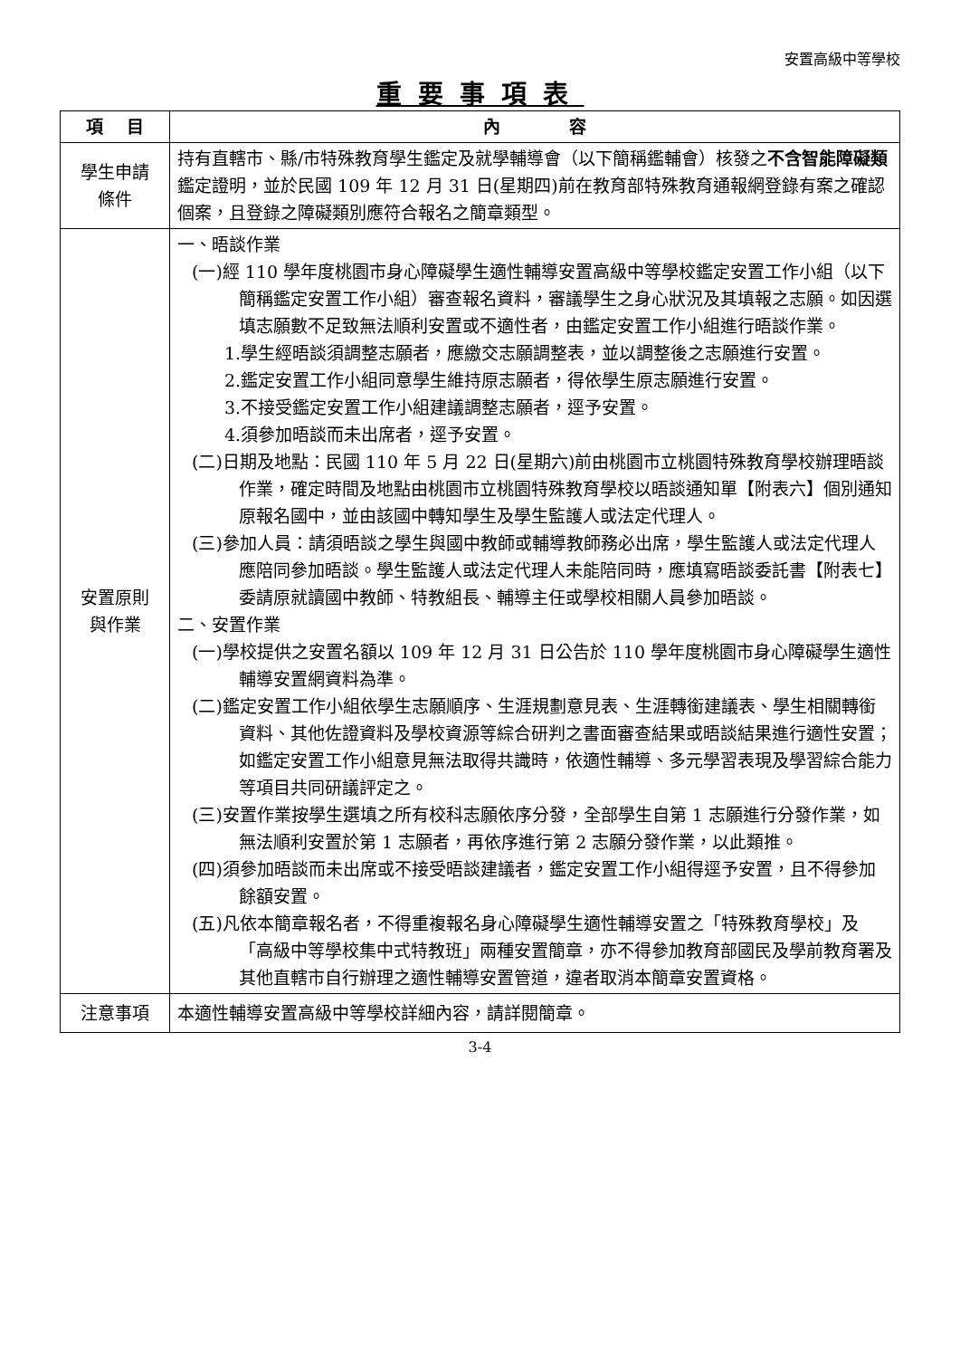安置高級中等學校
重要事項表
| 項 目 | 內 容 |
| --- | --- |
| 學生申請 條件 | 持有直轄市、縣/市特殊教育學生鑑定及就學輔導會（以下簡稱鑑輔會）核發之 不含智能障礙類 鑑定證明，並於民國 109 年 12 月 31 日(星期四)前在教育部特殊教育通報網登錄有案之確認個案，且登錄之障礙類別應符合報名之簡章類型。 |
| 安置原則 與作業 | 一、晤談作業 (一)經 110 學年度桃園市身心障礙學生適性輔導安置高級中等學校鑑定安置工作小組（以下簡稱鑑定安置工作小組）審查報名資料，審議學生之身心狀況及其填報之志願。如因選填志願數不足致無法順利安置或不適性者，由鑑定安置工作小組進行晤談作業。 1.學生經晤談須調整志願者，應繳交志願調整表，並以調整後之志願進行安置。 2.鑑定安置工作小組同意學生維持原志願者，得依學生原志願進行安置。 3.不接受鑑定安置工作小組建議調整志願者，逕予安置。 4.須參加晤談而未出席者，逕予安置。 (二)日期及地點：民國 110 年 5 月 22 日(星期六)前由桃園市立桃園特殊教育學校辦理晤談作業，確定時間及地點由桃園市立桃園特殊教育學校以晤談通知單【附表六】個別通知原報名國中，並由該國中轉知學生及學生監護人或法定代理人。 (三)參加人員：請須晤談之學生與國中教師或輔導教師務必出席，學生監護人或法定代理人應陪同參加晤談。學生監護人或法定代理人未能陪同時，應填寫晤談委託書【附表七】委請原就讀國中教師、特教組長、輔導主任或學校相關人員參加晤談。 二、安置作業 (一)學校提供之安置名額以 109 年 12 月 31 日公告於 110 學年度桃園市身心障礙學生適性輔導安置網資料為準。 (二)鑑定安置工作小組依學生志願順序、生涯規劃意見表、生涯轉銜建議表、學生相關轉銜資料、其他佐證資料及學校資源等綜合研判之書面審查結果或晤談結果進行適性安置；如鑑定安置工作小組意見無法取得共識時，依適性輔導、多元學習表現及學習綜合能力等項目共同研議評定之。 (三)安置作業按學生選填之所有校科志願依序分發，全部學生自第 1 志願進行分發作業，如無法順利安置於第 1 志願者，再依序進行第 2 志願分發作業，以此類推。 (四)須參加晤談而未出席或不接受晤談建議者，鑑定安置工作小組得逕予安置，且不得參加餘額安置。 (五)凡依本簡章報名者，不得重複報名身心障礙學生適性輔導安置之「特殊教育學校」及「高級中等學校集中式特教班」兩種安置簡章，亦不得參加教育部國民及學前教育署及其他直轄市自行辦理之適性輔導安置管道，違者取消本簡章安置資格。 |
| 注意事項 | 本適性輔導安置高級中等學校詳細內容，請詳閱簡章。 |
3-4